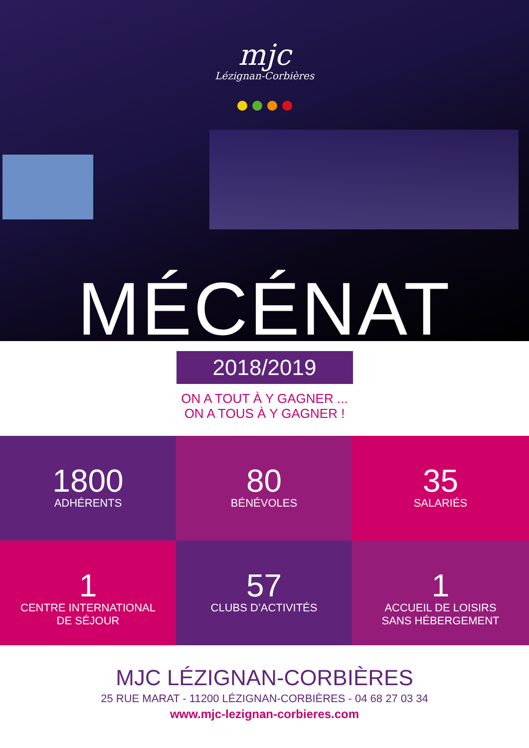mjc
Lézignan-Corbières
MÉCÉNAT
2018/2019
ON A TOUT À Y GAGNER ...
ON A TOUS À Y GAGNER !
1800
ADHÉRENTS
80
BÉNÉVOLES
35
SALARIÉS
1
CENTRE INTERNATIONAL
DE SÉJOUR
57
CLUBS D’ACTIVITÉS
1
ACCUEIL DE LOISIRS
SANS HÉBERGEMENT
MJC LÉZIGNAN-CORBIÈRES
25 RUE MARAT - 11200 LÉZIGNAN-CORBIÈRES - 04 68 27 03 34
www.mjc-lezignan-corbieres.com